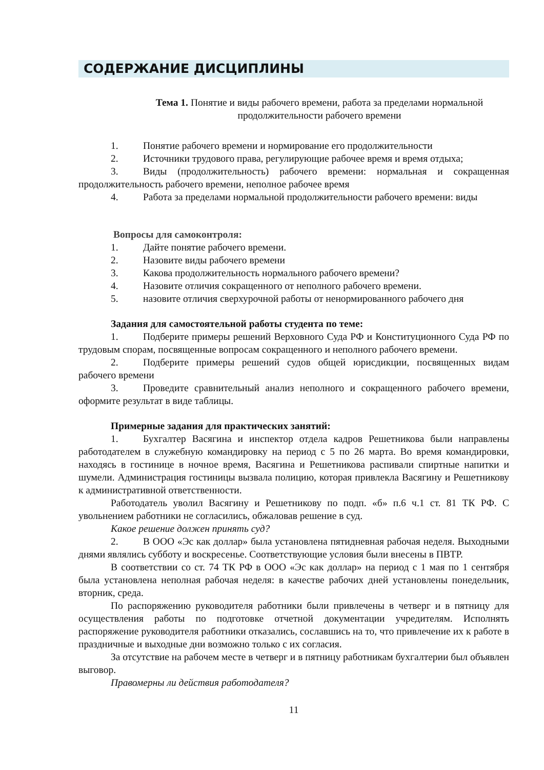СОДЕРЖАНИЕ ДИСЦИПЛИНЫ
Тема 1. Понятие и виды рабочего времени, работа за пределами нормальной продолжительности рабочего времени
1. Понятие рабочего времени и нормирование его продолжительности
2. Источники трудового права, регулирующие рабочее время и время отдыха;
3. Виды (продолжительность) рабочего времени: нормальная и сокращенная продолжительность рабочего времени, неполное рабочее время
4. Работа за пределами нормальной продолжительности рабочего времени: виды
Вопросы для самоконтроля:
1. Дайте понятие рабочего времени.
2. Назовите виды рабочего времени
3. Какова продолжительность нормального рабочего времени?
4. Назовите отличия сокращенного от неполного рабочего времени.
5. назовите отличия сверхурочной работы от ненормированного рабочего дня
Задания для самостоятельной работы студента по теме:
1. Подберите примеры решений Верховного Суда РФ и Конституционного Суда РФ по трудовым спорам, посвященные вопросам сокращенного и неполного рабочего времени.
2. Подберите примеры решений судов общей юрисдикции, посвященных видам рабочего времени
3. Проведите сравнительный анализ неполного и сокращенного рабочего времени, оформите результат в виде таблицы.
Примерные задания для практических занятий:
1. Бухгалтер Васягина и инспектор отдела кадров Решетникова были направлены работодателем в служебную командировку на период с 5 по 26 марта. Во время командировки, находясь в гостинице в ночное время, Васягина и Решетникова распивали спиртные напитки и шумели. Администрация гостиницы вызвала полицию, которая привлекла Васягину и Решетникову к административной ответственности.
Работодатель уволил Васягину и Решетникову по подп. «б» п.6 ч.1 ст. 81 ТК РФ. С увольнением работники не согласились, обжаловав решение в суд.
Какое решение должен принять суд?
2. В ООО «Эс как доллар» была установлена пятидневная рабочая неделя. Выходными днями являлись субботу и воскресенье. Соответствующие условия были внесены в ПВТР.
В соответствии со ст. 74 ТК РФ в ООО «Эс как доллар» на период с 1 мая по 1 сентября была установлена неполная рабочая неделя: в качестве рабочих дней установлены понедельник, вторник, среда.
По распоряжению руководителя работники были привлечены в четверг и в пятницу для осуществления работы по подготовке отчетной документации учредителям. Исполнять распоряжение руководителя работники отказались, сославшись на то, что привлечение их к работе в праздничные и выходные дни возможно только с их согласия.
За отсутствие на рабочем месте в четверг и в пятницу работникам бухгалтерии был объявлен выговор.
Правомерны ли действия работодателя?
11